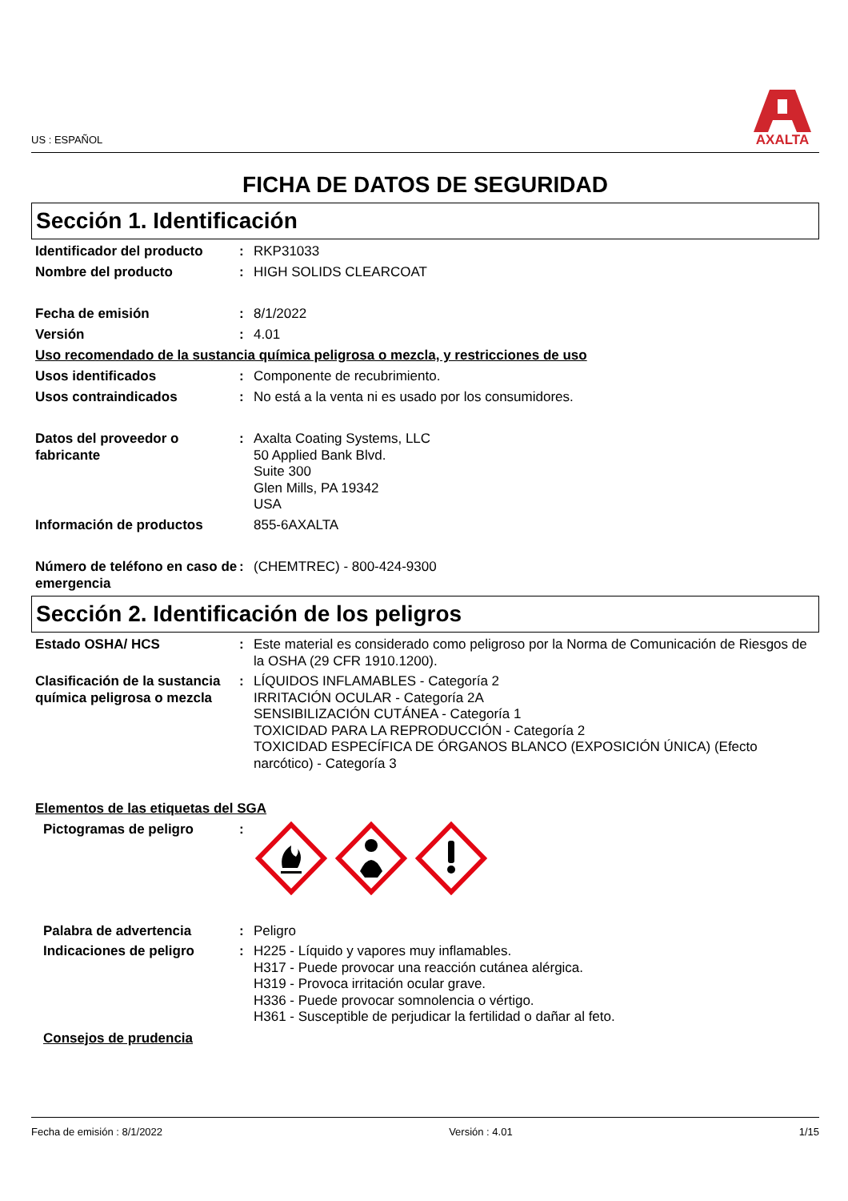US : ESPAÑOL
AXALTA
FICHA DE DATOS DE SEGURIDAD
Sección 1. Identificación
Identificador del producto
: RKP31033
Nombre del producto : HIGH SOLIDS CLEARCOAT
Fecha de emisión : 8/1/2022
Versión : 4.01
Uso recomendado de la sustancia química peligrosa o mezcla, y restricciones de uso
Usos identificados : Componente de recubrimiento.
Usos contraindicados : No está a la venta ni es usado por los consumidores.
Datos del proveedor o fabricante
: Axalta Coating Systems, LLC
50 Applied Bank Blvd.
Suite 300
Glen Mills, PA 19342
USA
Información de productos 855-6AXALTA
Número de teléfono en caso de emergencia
: (CHEMTREC) - 800-424-9300
Sección 2. Identificación de los peligros
Estado OSHA/ HCS : Este material es considerado como peligroso por la Norma de Comunicación de Riesgos de la OSHA (29 CFR 1910.1200).
Clasificación de la sustancia química peligrosa o mezcla
: LÍQUIDOS INFLAMABLES - Categoría 2
IRRITACIÓN OCULAR - Categoría 2A
SENSIBILIZACIÓN CUTÁNEA - Categoría 1
TOXICIDAD PARA LA REPRODUCCIÓN - Categoría 2
TOXICIDAD ESPECÍFICA DE ÓRGANOS BLANCO (EXPOSICIÓN ÚNICA) (Efecto narcótico) - Categoría 3
Elementos de las etiquetas del SGA
Pictogramas de peligro :
Palabra de advertencia : Peligro
Indicaciones de peligro : H225 - Líquido y vapores muy inflamables.
H317 - Puede provocar una reacción cutánea alérgica.
H319 - Provoca irritación ocular grave.
H336 - Puede provocar somnolencia o vértigo.
H361 - Susceptible de perjudicar la fertilidad o dañar al feto.
Consejos de prudencia
Fecha de emisión : 8/1/2022 Versión : 4.01 1/15